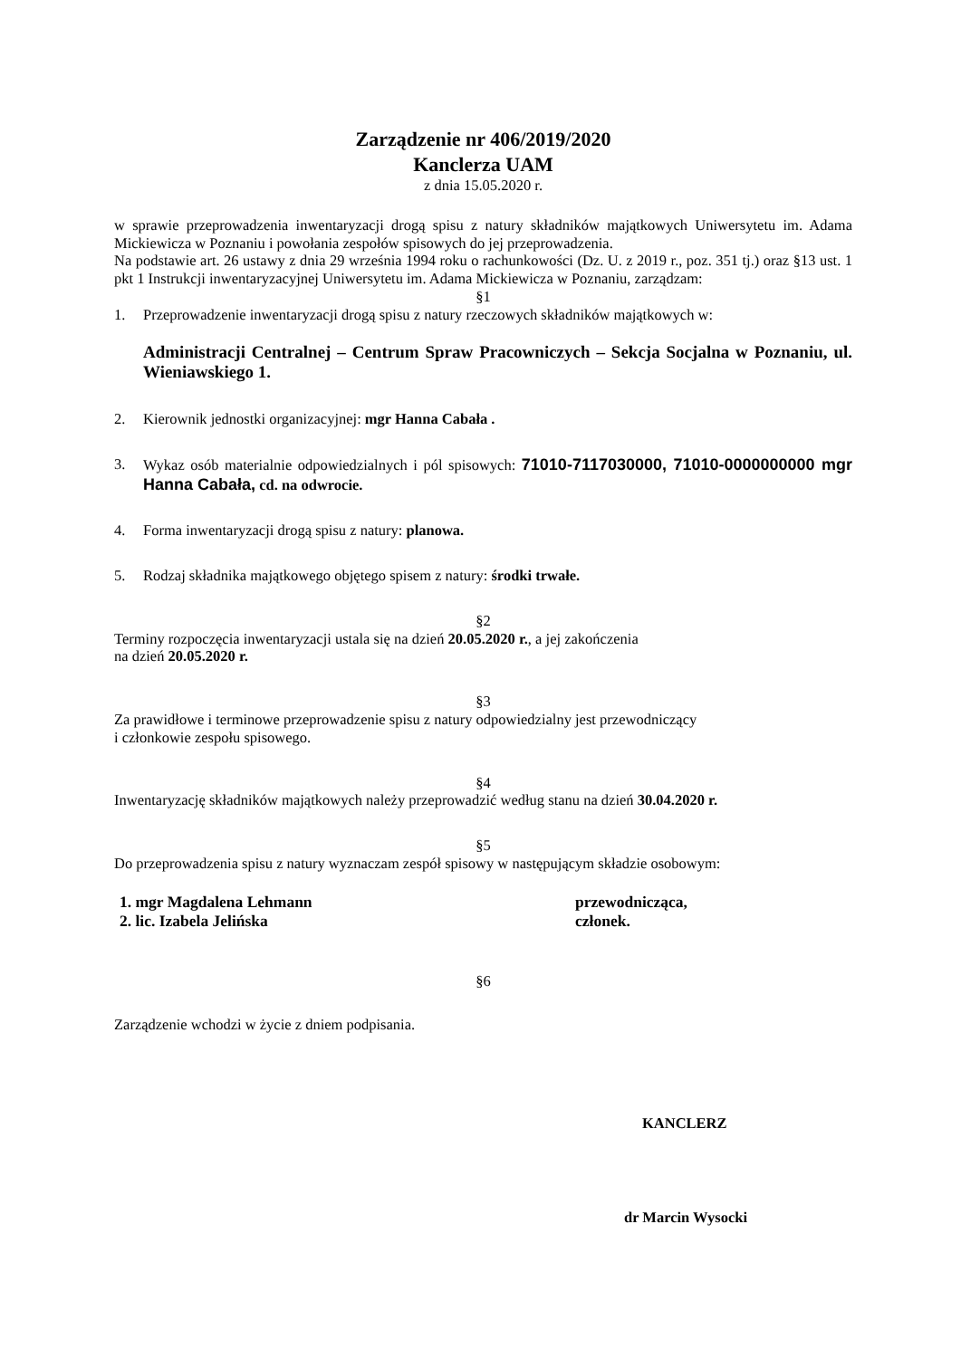Zarządzenie nr 406/2019/2020
Kanclerza UAM
z dnia 15.05.2020 r.
w sprawie przeprowadzenia inwentaryzacji drogą spisu z natury składników majątkowych Uniwersytetu im. Adama Mickiewicza w Poznaniu i powołania zespołów spisowych do jej przeprowadzenia.
Na podstawie art. 26 ustawy z dnia 29 września 1994 roku o rachunkowości (Dz. U. z 2019 r., poz. 351 tj.) oraz §13 ust. 1 pkt 1 Instrukcji inwentaryzacyjnej Uniwersytetu im. Adama Mickiewicza w Poznaniu, zarządzam:
§1
1. Przeprowadzenie inwentaryzacji drogą spisu z natury rzeczowych składników majątkowych w:
Administracji Centralnej – Centrum Spraw Pracowniczych – Sekcja Socjalna w Poznaniu, ul. Wieniawskiego 1.
2. Kierownik jednostki organizacyjnej: mgr Hanna Cabała .
3. Wykaz osób materialnie odpowiedzialnych i pól spisowych: 71010-7117030000, 71010-0000000000 mgr Hanna Cabała, cd. na odwrocie.
4. Forma inwentaryzacji drogą spisu z natury: planowa.
5. Rodzaj składnika majątkowego objętego spisem z natury: środki trwałe.
§2
Terminy rozpoczęcia inwentaryzacji ustala się na dzień 20.05.2020 r., a jej zakończenia
na dzień 20.05.2020 r.
§3
Za prawidłowe i terminowe przeprowadzenie spisu z natury odpowiedzialny jest przewodniczący
i członkowie zespołu spisowego.
§4
Inwentaryzację składników majątkowych należy przeprowadzić według stanu na dzień 30.04.2020 r.
§5
Do przeprowadzenia spisu z natury wyznaczam zespół spisowy w następującym składzie osobowym:
1. mgr Magdalena Lehmann przewodnicząca,
2. lic. Izabela Jelińska członek.
§6
Zarządzenie wchodzi w życie z dniem podpisania.
KANCLERZ
dr Marcin Wysocki